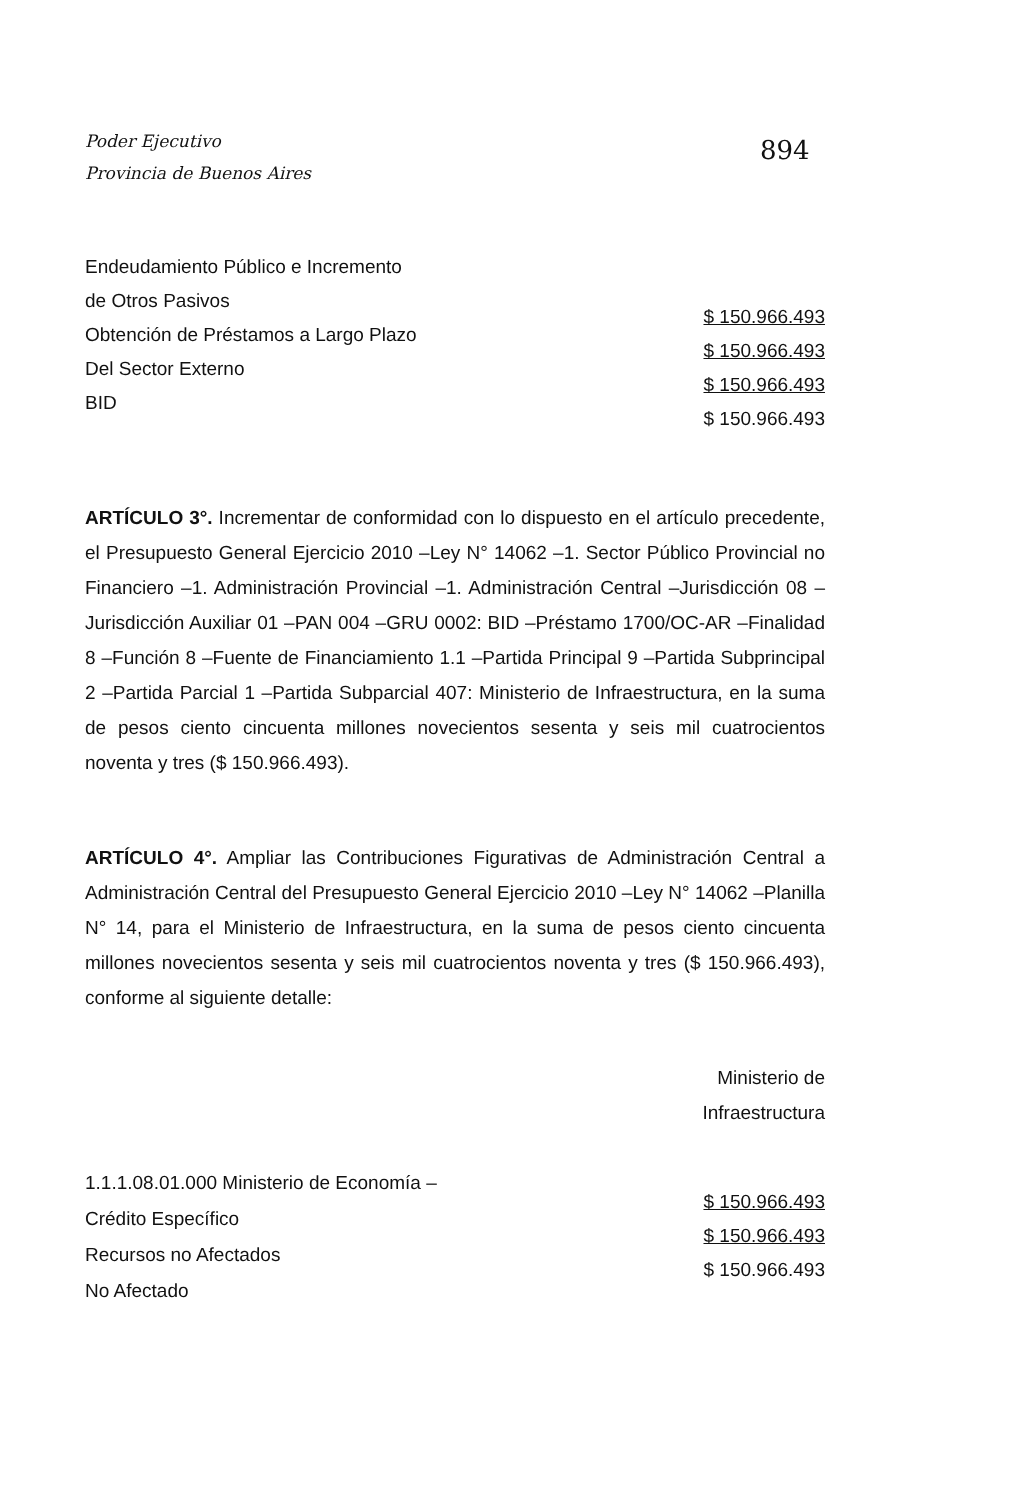Poder Ejecutivo
Provincia de Buenos Aires
894
Endeudamiento Público e Incremento
de Otros Pasivos
Obtención de Préstamos a Largo Plazo
Del Sector Externo
BID
$ 150.966.493
$ 150.966.493
$ 150.966.493
$ 150.966.493
ARTÍCULO 3°. Incrementar de conformidad con lo dispuesto en el artículo precedente, el Presupuesto General Ejercicio 2010 –Ley N° 14062 –1. Sector Público Provincial no Financiero –1. Administración Provincial –1. Administración Central –Jurisdicción 08 –Jurisdicción Auxiliar 01 –PAN 004 –GRU 0002: BID –Préstamo 1700/OC-AR –Finalidad 8 –Función 8 –Fuente de Financiamiento 1.1 –Partida Principal 9 –Partida Subprincipal 2 –Partida Parcial 1 –Partida Subparcial 407: Ministerio de Infraestructura, en la suma de pesos ciento cincuenta millones novecientos sesenta y seis mil cuatrocientos noventa y tres ($ 150.966.493).
ARTÍCULO 4°. Ampliar las Contribuciones Figurativas de Administración Central a Administración Central del Presupuesto General Ejercicio 2010 –Ley N° 14062 –Planilla N° 14, para el Ministerio de Infraestructura, en la suma de pesos ciento cincuenta millones novecientos sesenta y seis mil cuatrocientos noventa y tres ($ 150.966.493), conforme al siguiente detalle:
Ministerio de
Infraestructura
1.1.1.08.01.000 Ministerio de Economía –
Crédito Específico
Recursos no Afectados
No Afectado
$ 150.966.493
$ 150.966.493
$ 150.966.493